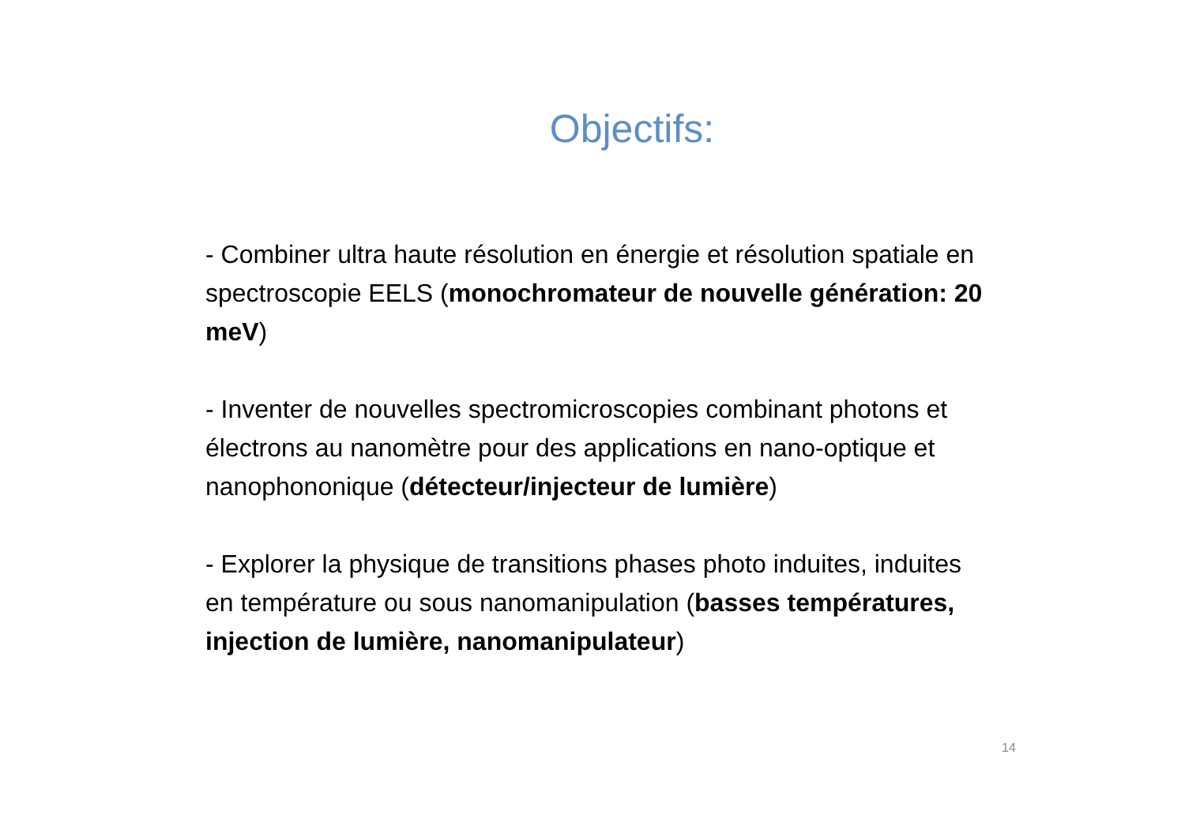Objectifs:
- Combiner ultra haute résolution en énergie et résolution spatiale en spectroscopie EELS (monochromateur de nouvelle génération: 20 meV)
- Inventer de nouvelles spectromicroscopies combinant photons et électrons au nanomètre pour des applications en nano-optique et nanophononique (détecteur/injecteur de lumière)
- Explorer la physique de transitions phases photo induites, induites en température ou sous nanomanipulation (basses températures, injection de lumière, nanomanipulateur)
14